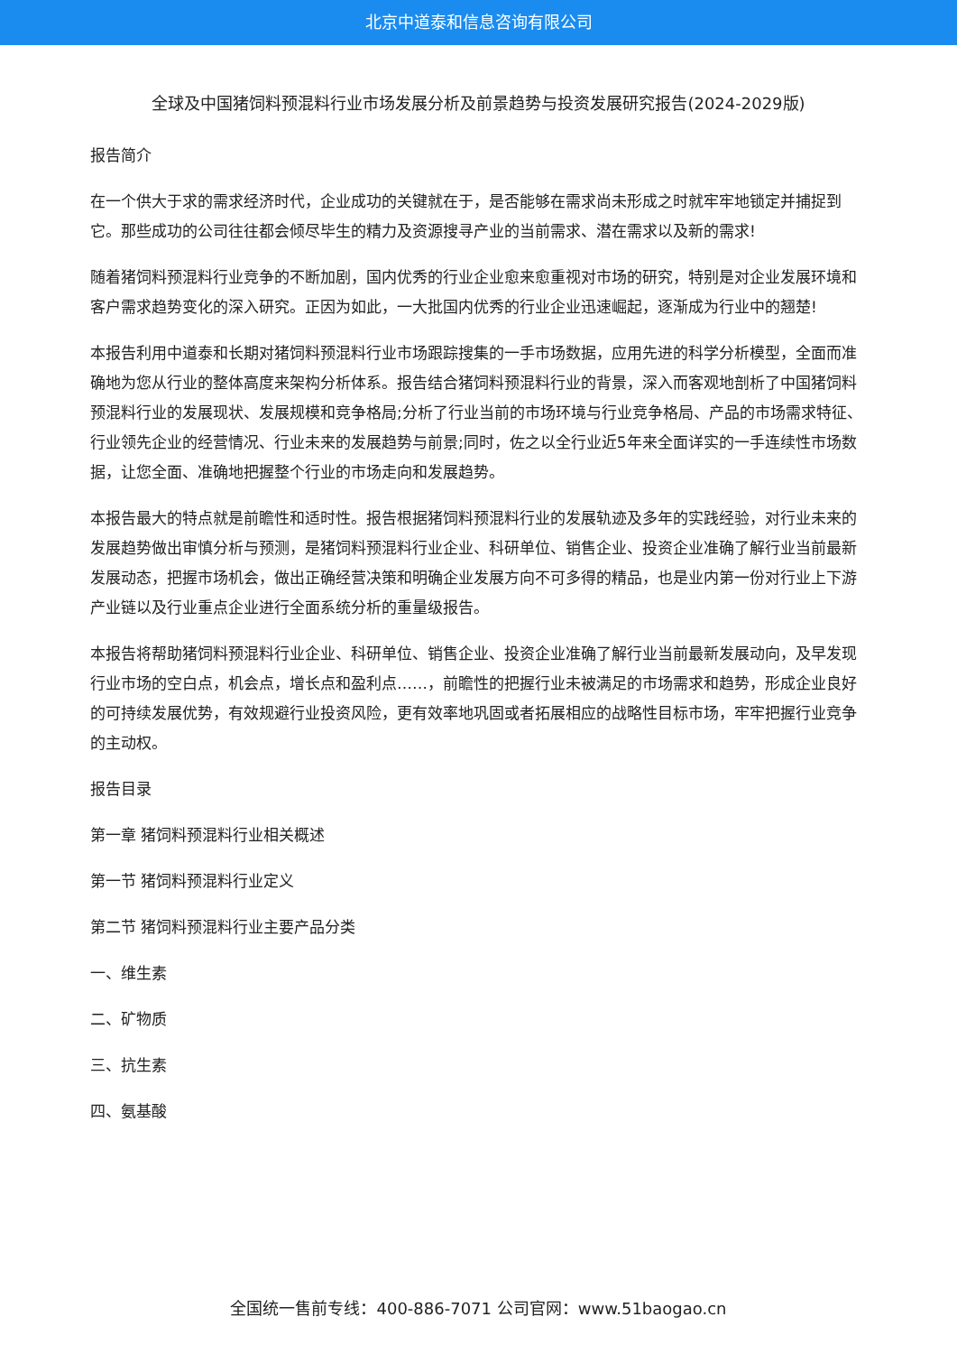北京中道泰和信息咨询有限公司
全球及中国猪饲料预混料行业市场发展分析及前景趋势与投资发展研究报告(2024-2029版)
报告简介
在一个供大于求的需求经济时代，企业成功的关键就在于，是否能够在需求尚未形成之时就牢牢地锁定并捕捉到它。那些成功的公司往往都会倾尽毕生的精力及资源搜寻产业的当前需求、潜在需求以及新的需求!
随着猪饲料预混料行业竞争的不断加剧，国内优秀的行业企业愈来愈重视对市场的研究，特别是对企业发展环境和客户需求趋势变化的深入研究。正因为如此，一大批国内优秀的行业企业迅速崛起，逐渐成为行业中的翘楚!
本报告利用中道泰和长期对猪饲料预混料行业市场跟踪搜集的一手市场数据，应用先进的科学分析模型，全面而准确地为您从行业的整体高度来架构分析体系。报告结合猪饲料预混料行业的背景，深入而客观地剖析了中国猪饲料预混料行业的发展现状、发展规模和竞争格局;分析了行业当前的市场环境与行业竞争格局、产品的市场需求特征、行业领先企业的经营情况、行业未来的发展趋势与前景;同时，佐之以全行业近5年来全面详实的一手连续性市场数据，让您全面、准确地把握整个行业的市场走向和发展趋势。
本报告最大的特点就是前瞻性和适时性。报告根据猪饲料预混料行业的发展轨迹及多年的实践经验，对行业未来的发展趋势做出审慎分析与预测，是猪饲料预混料行业企业、科研单位、销售企业、投资企业准确了解行业当前最新发展动态，把握市场机会，做出正确经营决策和明确企业发展方向不可多得的精品，也是业内第一份对行业上下游产业链以及行业重点企业进行全面系统分析的重量级报告。
本报告将帮助猪饲料预混料行业企业、科研单位、销售企业、投资企业准确了解行业当前最新发展动向，及早发现行业市场的空白点，机会点，增长点和盈利点……，前瞻性的把握行业未被满足的市场需求和趋势，形成企业良好的可持续发展优势，有效规避行业投资风险，更有效率地巩固或者拓展相应的战略性目标市场，牢牢把握行业竞争的主动权。
报告目录
第一章 猪饲料预混料行业相关概述
第一节 猪饲料预混料行业定义
第二节 猪饲料预混料行业主要产品分类
一、维生素
二、矿物质
三、抗生素
四、氨基酸
全国统一售前专线：400-886-7071 公司官网：www.51baogao.cn